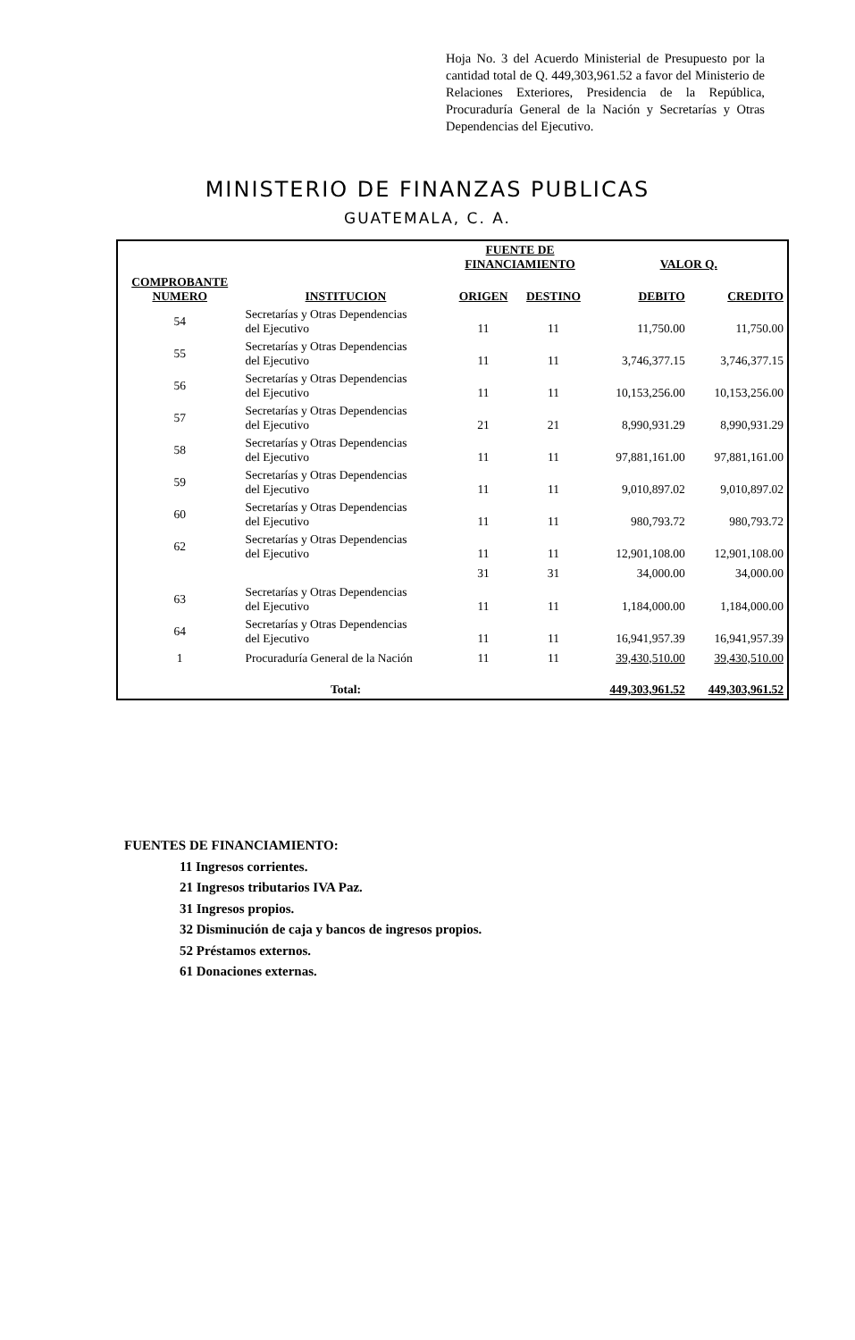Hoja No. 3 del Acuerdo Ministerial de Presupuesto por la cantidad total de Q. 449,303,961.52 a favor del Ministerio de Relaciones Exteriores, Presidencia de la República, Procuraduría General de la Nación y Secretarías y Otras Dependencias del Ejecutivo.
MINISTERIO DE FINANZAS PUBLICAS
GUATEMALA, C. A.
| | | FUENTE DE FINANCIAMIENTO | | VALOR Q. | |
| --- | --- | --- | --- | --- | --- |
| COMPROBANTE NUMERO | INSTITUCION | ORIGEN | DESTINO | DEBITO | CREDITO |
| 54 | Secretarías y Otras Dependencias del Ejecutivo | 11 | 11 | 11,750.00 | 11,750.00 |
| 55 | Secretarías y Otras Dependencias del Ejecutivo | 11 | 11 | 3,746,377.15 | 3,746,377.15 |
| 56 | Secretarías y Otras Dependencias del Ejecutivo | 11 | 11 | 10,153,256.00 | 10,153,256.00 |
| 57 | Secretarías y Otras Dependencias del Ejecutivo | 21 | 21 | 8,990,931.29 | 8,990,931.29 |
| 58 | Secretarías y Otras Dependencias del Ejecutivo | 11 | 11 | 97,881,161.00 | 97,881,161.00 |
| 59 | Secretarías y Otras Dependencias del Ejecutivo | 11 | 11 | 9,010,897.02 | 9,010,897.02 |
| 60 | Secretarías y Otras Dependencias del Ejecutivo | 11 | 11 | 980,793.72 | 980,793.72 |
| 62 | Secretarías y Otras Dependencias del Ejecutivo | 11 | 11 | 12,901,108.00 | 12,901,108.00 |
| | | 31 | 31 | 34,000.00 | 34,000.00 |
| 63 | Secretarías y Otras Dependencias del Ejecutivo | 11 | 11 | 1,184,000.00 | 1,184,000.00 |
| 64 | Secretarías y Otras Dependencias del Ejecutivo | 11 | 11 | 16,941,957.39 | 16,941,957.39 |
| 1 | Procuraduría General de la Nación | 11 | 11 | 39,430,510.00 | 39,430,510.00 |
| | Total: | | | 449,303,961.52 | 449,303,961.52 |
FUENTES DE FINANCIAMIENTO:
11 Ingresos corrientes.
21 Ingresos tributarios IVA Paz.
31 Ingresos propios.
32 Disminución de caja y bancos de ingresos propios.
52 Préstamos externos.
61 Donaciones externas.